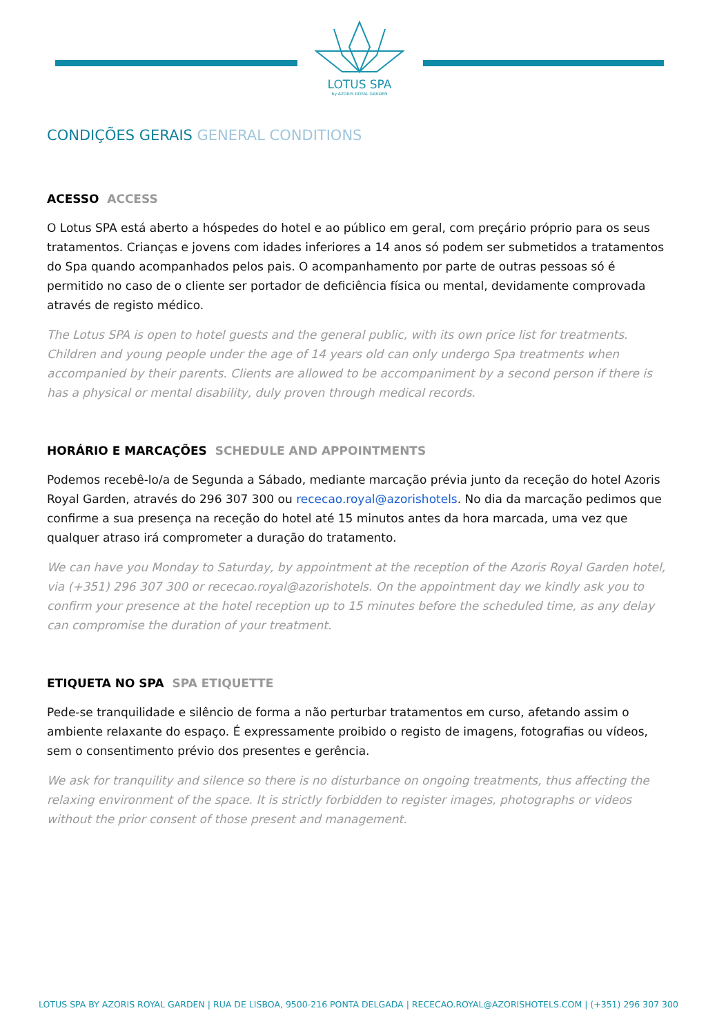LOTUS SPA
by AZORIS ROYAL GARDEN
CONDIÇÕES GERAIS GENERAL CONDITIONS
ACESSO ACCESS
O Lotus SPA está aberto a hóspedes do hotel e ao público em geral, com preçário próprio para os seus tratamentos. Crianças e jovens com idades inferiores a 14 anos só podem ser submetidos a tratamentos do Spa quando acompanhados pelos pais. O acompanhamento por parte de outras pessoas só é permitido no caso de o cliente ser portador de deficiência física ou mental, devidamente comprovada através de registo médico.
The Lotus SPA is open to hotel guests and the general public, with its own price list for treatments. Children and young people under the age of 14 years old can only undergo Spa treatments when accompanied by their parents. Clients are allowed to be accompaniment by a second person if there is has a physical or mental disability, duly proven through medical records.
HORÁRIO E MARCAÇÕES SCHEDULE AND APPOINTMENTS
Podemos recebê-lo/a de Segunda a Sábado, mediante marcação prévia junto da receção do hotel Azoris Royal Garden, através do 296 307 300 ou rececao.royal@azorishotels. No dia da marcação pedimos que confirme a sua presença na receção do hotel até 15 minutos antes da hora marcada, uma vez que qualquer atraso irá comprometer a duração do tratamento.
We can have you Monday to Saturday, by appointment at the reception of the Azoris Royal Garden hotel, via (+351) 296 307 300 or rececao.royal@azorishotels. On the appointment day we kindly ask you to confirm your presence at the hotel reception up to 15 minutes before the scheduled time, as any delay can compromise the duration of your treatment.
ETIQUETA NO SPA SPA ETIQUETTE
Pede-se tranquilidade e silêncio de forma a não perturbar tratamentos em curso, afetando assim o ambiente relaxante do espaço. É expressamente proibido o registo de imagens, fotografias ou vídeos, sem o consentimento prévio dos presentes e gerência.
We ask for tranquility and silence so there is no disturbance on ongoing treatments, thus affecting the relaxing environment of the space. It is strictly forbidden to register images, photographs or videos without the prior consent of those present and management.
LOTUS SPA BY AZORIS ROYAL GARDEN | RUA DE LISBOA, 9500-216 PONTA DELGADA | RECECAO.ROYAL@AZORISHOTELS.COM | (+351) 296 307 300